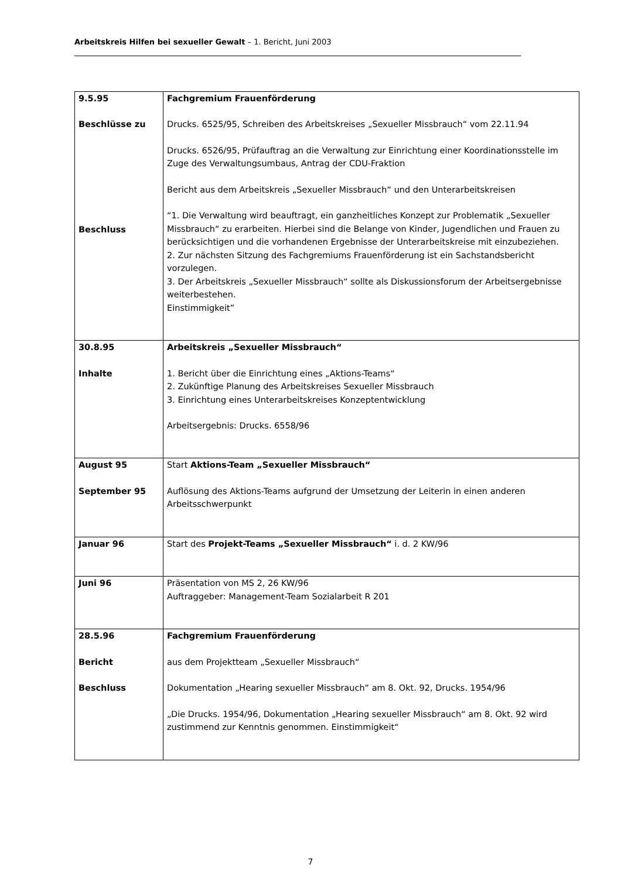Arbeitskreis Hilfen bei sexueller Gewalt – 1. Bericht, Juni 2003
| 9.5.95 Beschlüsse zu Beschluss | Fachgremium Frauenförderung Drucks. 6525/95, Schreiben des Arbeitskreises „Sexueller Missbrauch“ vom 22.11.94 Drucks. 6526/95, Prüfauftrag an die Verwaltung zur Einrichtung einer Koordinationsstelle im Zuge des Verwaltungsumbaus, Antrag der CDU-Fraktion Bericht aus dem Arbeitskreis „Sexueller Missbrauch“ und den Unterarbeitskreisen “1. Die Verwaltung wird beauftragt, ein ganzheitliches Konzept zur Problematik „Sexueller Missbrauch“ zu erarbeiten. Hierbei sind die Belange von Kinder, Jugendlichen und Frauen zu berücksichtigen und die vorhandenen Ergebnisse der Unterarbeitskreise mit einzubeziehen. 2. Zur nächsten Sitzung des Fachgremiums Frauenförderung ist ein Sachstandsbericht vorzulegen. 3. Der Arbeitskreis „Sexueller Missbrauch“ sollte als Diskussionsforum der Arbeitsergebnisse weiterbestehen. Einstimmigkeit” |
| 30.8.95 Inhalte | Arbeitskreis „Sexueller Missbrauch“ 1. Bericht über die Einrichtung eines „Aktions-Teams“ 2. Zukünftige Planung des Arbeitskreises Sexueller Missbrauch 3. Einrichtung eines Unterarbeitskreises Konzeptentwicklung Arbeitsergebnis: Drucks. 6558/96 |
| August 95 September 95 | Start Aktions-Team „Sexueller Missbrauch“ Auflösung des Aktions-Teams aufgrund der Umsetzung der Leiterin in einen anderen Arbeitsschwerpunkt |
| Januar 96 | Start des Projekt-Teams „Sexueller Missbrauch“ i. d. 2 KW/96 |
| Juni 96 | Präsentation von MS 2, 26 KW/96 Auftraggeber: Management-Team Sozialarbeit R 201 |
| 28.5.96 Bericht Beschluss | Fachgremium Frauenförderung aus dem Projektteam „Sexueller Missbrauch“ Dokumentation „Hearing sexueller Missbrauch“ am 8. Okt. 92, Drucks. 1954/96 „Die Drucks. 1954/96, Dokumentation „Hearing sexueller Missbrauch“ am 8. Okt. 92 wird zustimmend zur Kenntnis genommen. Einstimmigkeit“ |
7